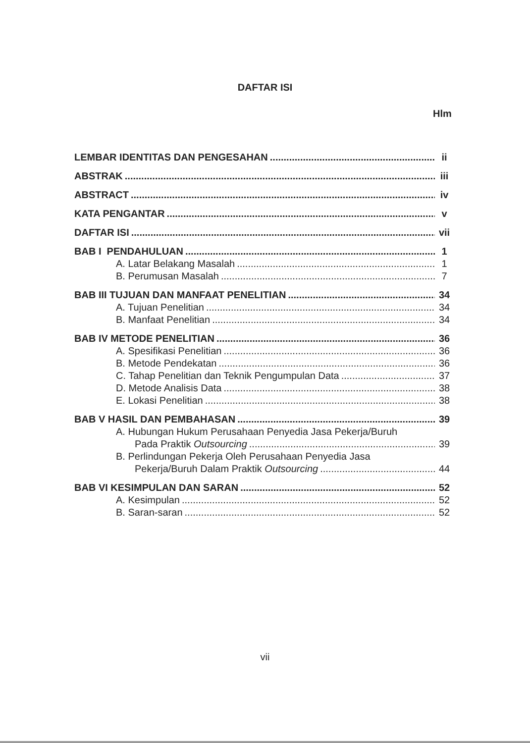DAFTAR ISI
Hlm
LEMBAR IDENTITAS DAN PENGESAHAN ii
ABSTRAK iii
ABSTRACT iv
KATA PENGANTAR v
DAFTAR ISI vii
BAB I PENDAHULUAN 1
A. Latar Belakang Masalah 1
B. Perumusan Masalah 7
BAB III TUJUAN DAN MANFAAT PENELITIAN 34
A. Tujuan Penelitian 34
B. Manfaat Penelitian 34
BAB IV METODE PENELITIAN 36
A. Spesifikasi Penelitian 36
B. Metode Pendekatan 36
C. Tahap Penelitian dan Teknik Pengumpulan Data 37
D. Metode Analisis Data 38
E. Lokasi Penelitian 38
BAB V HASIL DAN PEMBAHASAN 39
A. Hubungan Hukum Perusahaan Penyedia Jasa Pekerja/Buruh
Pada Praktik Outsourcing 39
B. Perlindungan Pekerja Oleh Perusahaan Penyedia Jasa
Pekerja/Buruh Dalam Praktik Outsourcing 44
BAB VI KESIMPULAN DAN SARAN 52
A. Kesimpulan 52
B. Saran-saran 52
vii